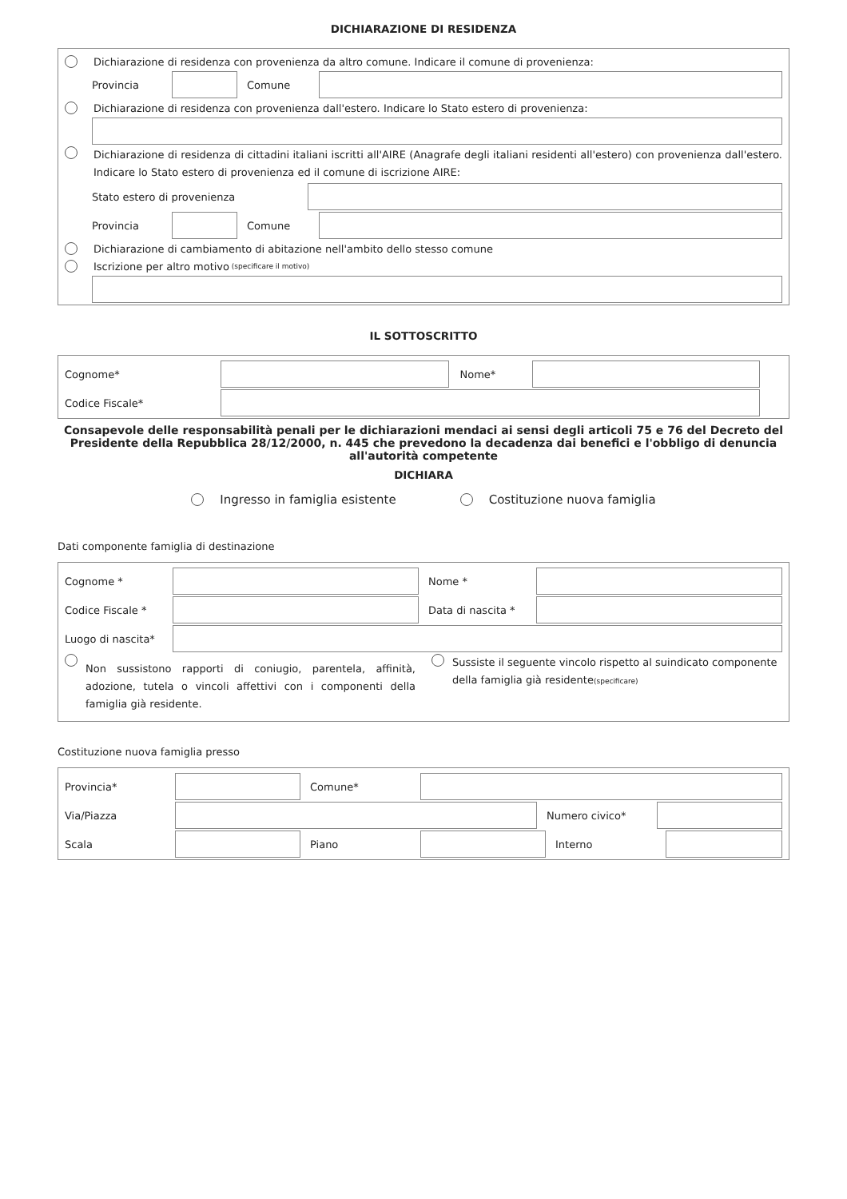DICHIARAZIONE DI RESIDENZA
Dichiarazione di residenza con provenienza da altro comune. Indicare il comune di provenienza:
Provincia Comune
Dichiarazione di residenza con provenienza dall'estero. Indicare lo Stato estero di provenienza:
Dichiarazione di residenza di cittadini italiani iscritti all'AIRE (Anagrafe degli italiani residenti all'estero) con provenienza dall'estero. Indicare lo Stato estero di provenienza ed il comune di iscrizione AIRE:
Stato estero di provenienza
Provincia Comune
Dichiarazione di cambiamento di abitazione nell'ambito dello stesso comune
Iscrizione per altro motivo (specificare il motivo)
IL SOTTOSCRITTO
Cognome* Nome*
Codice Fiscale*
Consapevole delle responsabilità penali per le dichiarazioni mendaci ai sensi degli articoli 75 e 76 del Decreto del Presidente della Repubblica 28/12/2000, n. 445 che prevedono la decadenza dai benefici e l'obbligo di denuncia all'autorità competente
DICHIARA
Ingresso in famiglia esistente Costituzione nuova famiglia
Dati componente famiglia di destinazione
Cognome * Nome *
Codice Fiscale * Data di nascita *
Luogo di nascita*
Non sussistono rapporti di coniugio, parentela, affinità, adozione, tutela o vincoli affettivi con i componenti della famiglia già residente.
Sussiste il seguente vincolo rispetto al suindicato componente della famiglia già residente(specificare)
Costituzione nuova famiglia presso
Provincia* Comune*
Via/Piazza Numero civico*
Scala Piano Interno